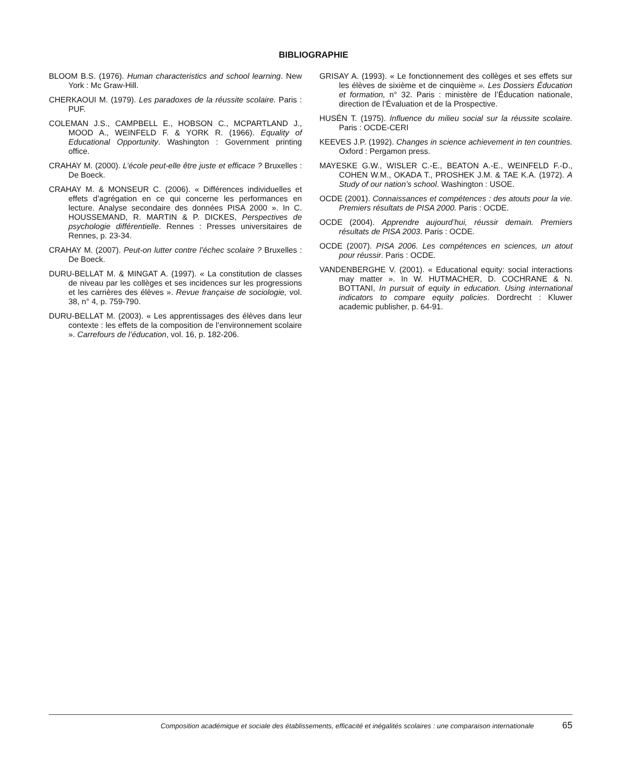BIBLIOGRAPHIE
BLOOM B.S. (1976). Human characteristics and school learning. New York : Mc Graw-Hill.
CHERKAOUI M. (1979). Les paradoxes de la réussite scolaire. Paris : PUF.
COLEMAN J.S., CAMPBELL E., HOBSON C., MCPARTLAND J., MOOD A., WEINFELD F. & YORK R. (1966). Equality of Educational Opportunity. Washington : Government printing office.
CRAHAY M. (2000). L’école peut-elle être juste et efficace ? Bruxelles : De Boeck.
CRAHAY M. & MONSEUR C. (2006). « Différences individuelles et effets d’agrégation en ce qui concerne les performances en lecture. Analyse secondaire des données PISA 2000 ». In C. HOUSSEMAND, R. MARTIN & P. DICKES, Perspectives de psychologie différentielle. Rennes : Presses universitaires de Rennes, p. 23-34.
CRAHAY M. (2007). Peut-on lutter contre l’échec scolaire ? Bruxelles : De Boeck.
DURU-BELLAT M. & MINGAT A. (1997). « La constitution de classes de niveau par les collèges et ses incidences sur les progressions et les carrières des élèves ». Revue française de sociologie, vol. 38, n° 4, p. 759-790.
DURU-BELLAT M. (2003). « Les apprentissages des élèves dans leur contexte : les effets de la composition de l’environnement scolaire ». Carrefours de l’éducation, vol. 16, p. 182-206.
GRISAY A. (1993). « Le fonctionnement des collèges et ses effets sur les élèves de sixième et de cinquième ». Les Dossiers Éducation et formation, n° 32. Paris : ministère de l’Éducation nationale, direction de l’Évaluation et de la Prospective.
HUSÉN T. (1975). Influence du milieu social sur la réussite scolaire. Paris : OCDE-CERI
KEEVES J.P. (1992). Changes in science achievement in ten countries. Oxford : Pergamon press.
MAYESKE G.W., WISLER C.-E., BEATON A.-E., WEINFELD F.-D., COHEN W.M., OKADA T., PROSHEK J.M. & TAE K.A. (1972). A Study of our nation’s school. Washington : USOE.
OCDE (2001). Connaissances et compétences : des atouts pour la vie. Premiers résultats de PISA 2000. Paris : OCDE.
OCDE (2004). Apprendre aujourd’hui, réussir demain. Premiers résultats de PISA 2003. Paris : OCDE.
OCDE (2007). PISA 2006. Les compétences en sciences, un atout pour réussir. Paris : OCDE.
VANDENBERGHE V. (2001). « Educational equity: social interactions may matter ». In W. HUTMACHER, D. COCHRANE & N. BOTTANI, In pursuit of equity in education. Using international indicators to compare equity policies. Dordrecht : Kluwer academic publisher, p. 64-91.
Composition académique et sociale des établissements, efficacité et inégalités scolaires : une comparaison internationale 65